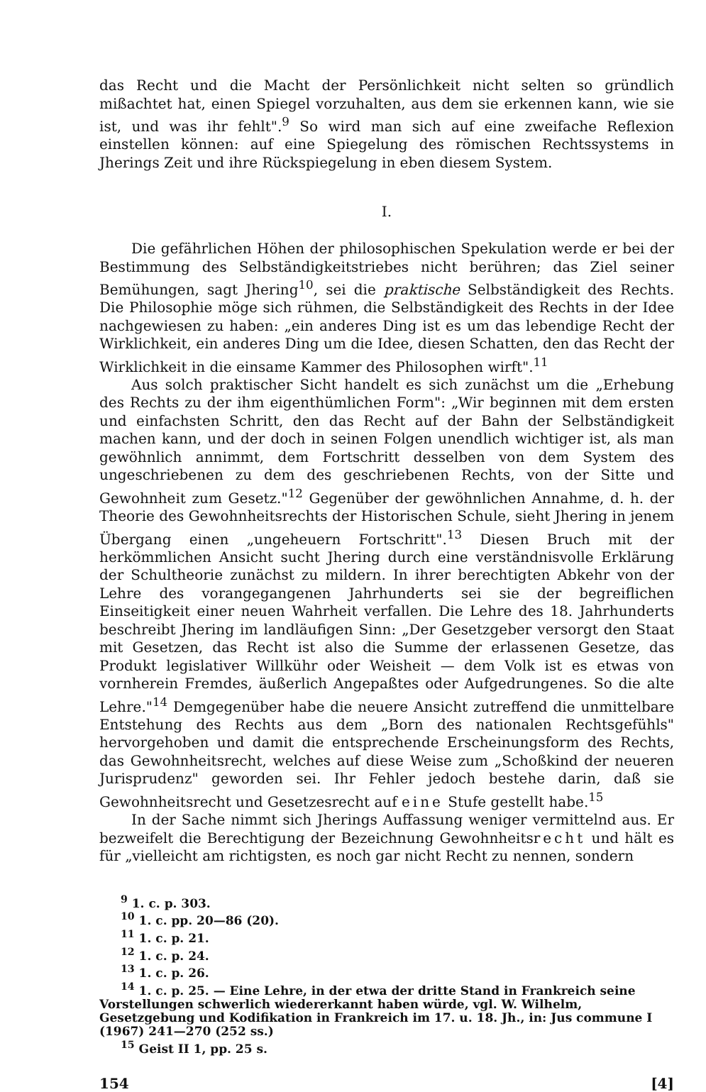das Recht und die Macht der Persönlichkeit nicht selten so gründlich mißachtet hat, einen Spiegel vorzuhalten, aus dem sie erkennen kann, wie sie ist, und was ihr fehlt".<sup>9</sup> So wird man sich auf eine zweifache Reflexion einstellen können: auf eine Spiegelung des römischen Rechtssystems in Jherings Zeit und ihre Rückspiegelung in eben diesem System.
I.
Die gefährlichen Höhen der philosophischen Spekulation werde er bei der Bestimmung des Selbständigkeitstriebes nicht berühren; das Ziel seiner Bemühungen, sagt Jhering<sup>10</sup>, sei die praktische Selbständigkeit des Rechts. Die Philosophie möge sich rühmen, die Selbständigkeit des Rechts in der Idee nachgewiesen zu haben: „ein anderes Ding ist es um das lebendige Recht der Wirklichkeit, ein anderes Ding um die Idee, diesen Schatten, den das Recht der Wirklichkeit in die einsame Kammer des Philosophen wirft".<sup>11</sup>
Aus solch praktischer Sicht handelt es sich zunächst um die „Erhebung des Rechts zu der ihm eigenthümlichen Form": „Wir beginnen mit dem ersten und einfachsten Schritt, den das Recht auf der Bahn der Selbständigkeit machen kann, und der doch in seinen Folgen unendlich wichtiger ist, als man gewöhnlich annimmt, dem Fortschritt desselben von dem System des ungeschriebenen zu dem des geschriebenen Rechts, von der Sitte und Gewohnheit zum Gesetz."<sup>12</sup> Gegenüber der gewöhnlichen Annahme, d. h. der Theorie des Gewohnheitsrechts der Historischen Schule, sieht Jhering in jenem Übergang einen „ungeheuern Fortschritt".<sup>13</sup> Diesen Bruch mit der herkömmlichen Ansicht sucht Jhering durch eine verständnisvolle Erklärung der Schultheorie zunächst zu mildern. In ihrer berechtigten Abkehr von der Lehre des vorangegangenen Jahrhunderts sei sie der begreiflichen Einseitigkeit einer neuen Wahrheit verfallen. Die Lehre des 18. Jahrhunderts beschreibt Jhering im landläufigen Sinn: „Der Gesetzgeber versorgt den Staat mit Gesetzen, das Recht ist also die Summe der erlassenen Gesetze, das Produkt legislativer Willkühr oder Weisheit — dem Volk ist es etwas von vornherein Fremdes, äußerlich Angepaßtes oder Aufgedrungenes. So die alte Lehre."<sup>14</sup> Demgegenüber habe die neuere Ansicht zutreffend die unmittelbare Entstehung des Rechts aus dem „Born des nationalen Rechtsgefühls" hervorgehoben und damit die entsprechende Erscheinungsform des Rechts, das Gewohnheitsrecht, welches auf diese Weise zum „Schoßkind der neueren Jurisprudenz" geworden sei. Ihr Fehler jedoch bestehe darin, daß sie Gewohnheitsrecht und Gesetzesrecht auf eine Stufe gestellt habe.<sup>15</sup>
In der Sache nimmt sich Jherings Auffassung weniger vermittelnd aus. Er bezweifelt die Berechtigung der Bezeichnung Gewohnheitsrecht und hält es für „vielleicht am richtigsten, es noch gar nicht Recht zu nennen, sondern
<sup>9</sup> 1. c. p. 303.
<sup>10</sup> 1. c. pp. 20—86 (20).
<sup>11</sup> 1. c. p. 21.
<sup>12</sup> 1. c. p. 24.
<sup>13</sup> 1. c. p. 26.
<sup>14</sup> 1. c. p. 25. — Eine Lehre, in der etwa der dritte Stand in Frankreich seine Vorstellungen schwerlich wiedererkannt haben würde, vgl. W. Wilhelm, Gesetzgebung und Kodifikation in Frankreich im 17. u. 18. Jh., in: Jus commune I (1967) 241—270 (252 ss.)
<sup>15</sup> Geist II 1, pp. 25 s.
154 [4]